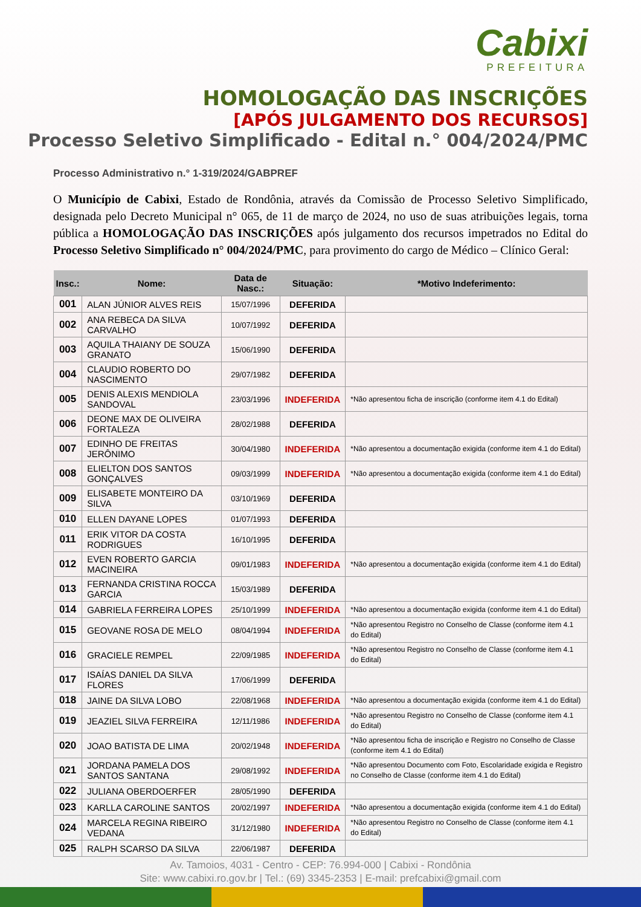Cabixi
PREFEITURA
HOMOLOGAÇÃO DAS INSCRIÇÕES
[APÓS JULGAMENTO DOS RECURSOS]
Processo Seletivo Simplificado - Edital n.° 004/2024/PMC
Processo Administrativo n.° 1-319/2024/GABPREF
O Município de Cabixi, Estado de Rondônia, através da Comissão de Processo Seletivo Simplificado, designada pelo Decreto Municipal n° 065, de 11 de março de 2024, no uso de suas atribuições legais, torna pública a HOMOLOGAÇÃO DAS INSCRIÇÕES após julgamento dos recursos impetrados no Edital do Processo Seletivo Simplificado n° 004/2024/PMC, para provimento do cargo de Médico – Clínico Geral:
| Insc.: | Nome: | Data de Nasc.: | Situação: | *Motivo Indeferimento: |
| --- | --- | --- | --- | --- |
| 001 | ALAN JÚNIOR ALVES REIS | 15/07/1996 | DEFERIDA | |
| 002 | ANA REBECA DA SILVA CARVALHO | 10/07/1992 | DEFERIDA | |
| 003 | AQUILA THAIANY DE SOUZA GRANATO | 15/06/1990 | DEFERIDA | |
| 004 | CLAUDIO ROBERTO DO NASCIMENTO | 29/07/1982 | DEFERIDA | |
| 005 | DENIS ALEXIS MENDIOLA SANDOVAL | 23/03/1996 | INDEFERIDA | *Não apresentou ficha de inscrição (conforme item 4.1 do Edital) |
| 006 | DEONE MAX DE OLIVEIRA FORTALEZA | 28/02/1988 | DEFERIDA | |
| 007 | EDINHO DE FREITAS JERÔNIMO | 30/04/1980 | INDEFERIDA | *Não apresentou a documentação exigida (conforme item 4.1 do Edital) |
| 008 | ELIELTON DOS SANTOS GONÇALVES | 09/03/1999 | INDEFERIDA | *Não apresentou a documentação exigida (conforme item 4.1 do Edital) |
| 009 | ELISABETE MONTEIRO DA SILVA | 03/10/1969 | DEFERIDA | |
| 010 | ELLEN DAYANE LOPES | 01/07/1993 | DEFERIDA | |
| 011 | ERIK VITOR DA COSTA RODRIGUES | 16/10/1995 | DEFERIDA | |
| 012 | EVEN ROBERTO GARCIA MACINEIRA | 09/01/1983 | INDEFERIDA | *Não apresentou a documentação exigida (conforme item 4.1 do Edital) |
| 013 | FERNANDA CRISTINA ROCCA GARCIA | 15/03/1989 | DEFERIDA | |
| 014 | GABRIELA FERREIRA LOPES | 25/10/1999 | INDEFERIDA | *Não apresentou a documentação exigida (conforme item 4.1 do Edital) |
| 015 | GEOVANE ROSA DE MELO | 08/04/1994 | INDEFERIDA | *Não apresentou Registro no Conselho de Classe (conforme item 4.1 do Edital) |
| 016 | GRACIELE REMPEL | 22/09/1985 | INDEFERIDA | *Não apresentou Registro no Conselho de Classe (conforme item 4.1 do Edital) |
| 017 | ISAÍAS DANIEL DA SILVA FLORES | 17/06/1999 | DEFERIDA | |
| 018 | JAINE DA SILVA LOBO | 22/08/1968 | INDEFERIDA | *Não apresentou a documentação exigida (conforme item 4.1 do Edital) |
| 019 | JEAZIEL SILVA FERREIRA | 12/11/1986 | INDEFERIDA | *Não apresentou Registro no Conselho de Classe (conforme item 4.1 do Edital) |
| 020 | JOAO BATISTA DE LIMA | 20/02/1948 | INDEFERIDA | *Não apresentou ficha de inscrição e Registro no Conselho de Classe (conforme item 4.1 do Edital) |
| 021 | JORDANA PAMELA DOS SANTOS SANTANA | 29/08/1992 | INDEFERIDA | *Não apresentou Documento com Foto, Escolaridade exigida e Registro no Conselho de Classe (conforme item 4.1 do Edital) |
| 022 | JULIANA OBERDOERFER | 28/05/1990 | DEFERIDA | |
| 023 | KARLLA CAROLINE SANTOS | 20/02/1997 | INDEFERIDA | *Não apresentou a documentação exigida (conforme item 4.1 do Edital) |
| 024 | MARCELA REGINA RIBEIRO VEDANA | 31/12/1980 | INDEFERIDA | *Não apresentou Registro no Conselho de Classe (conforme item 4.1 do Edital) |
| 025 | RALPH SCARSO DA SILVA | 22/06/1987 | DEFERIDA | |
Av. Tamoios, 4031 - Centro - CEP: 76.994-000 | Cabixi - Rondônia
Site: www.cabixi.ro.gov.br | Tel.: (69) 3345-2353 | E-mail: prefcabixi@gmail.com